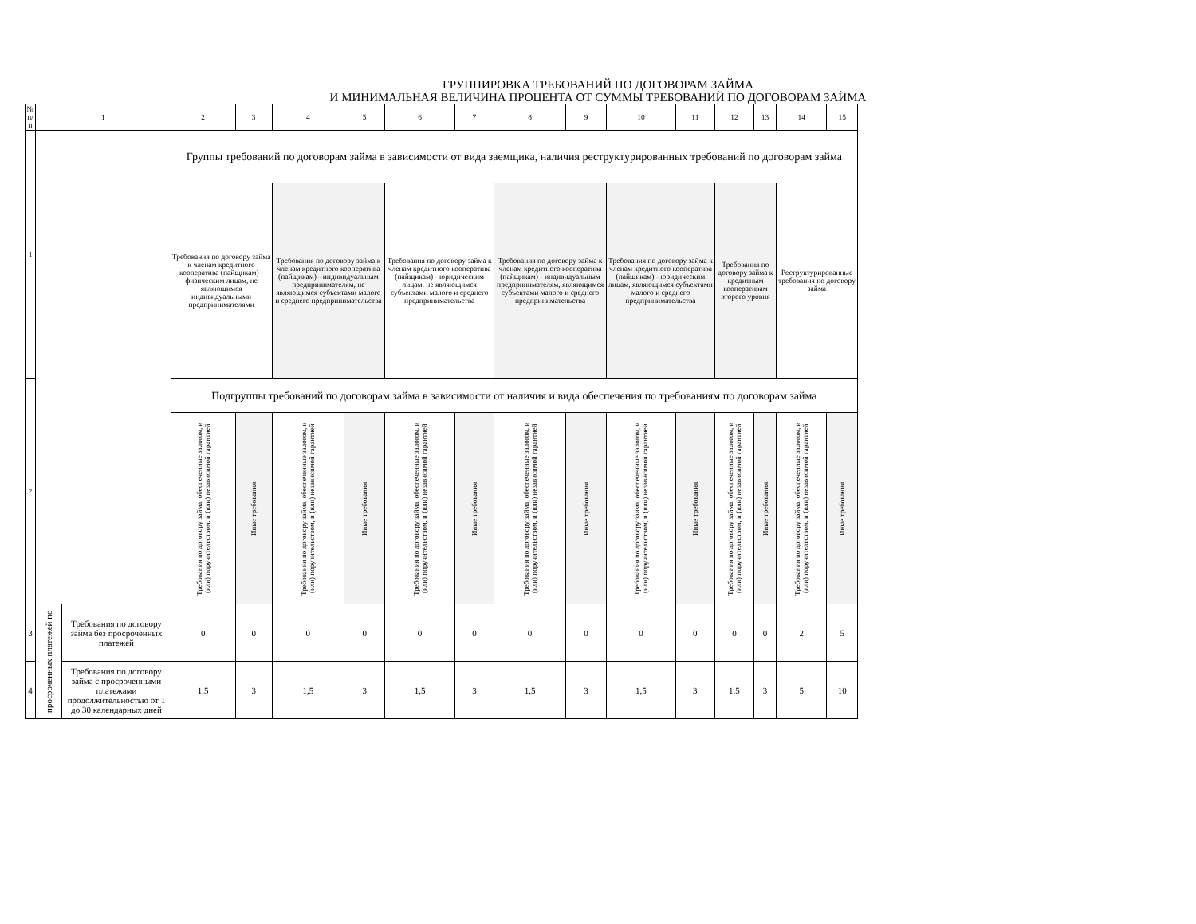ГРУППИРОВКА ТРЕБОВАНИЙ ПО ДОГОВОРАМ ЗАЙМА
И МИНИМАЛЬНАЯ ВЕЛИЧИНА ПРОЦЕНТА ОТ СУММЫ ТРЕБОВАНИЙ ПО ДОГОВОРАМ ЗАЙМА
| № п/п | 1 | | 2 | 3 | 4 | 5 | 6 | 7 | 8 | 9 | 10 | 11 | 12 | 13 | 14 | 15 |
| --- | --- | --- | --- | --- | --- | --- | --- | --- | --- | --- | --- | --- | --- | --- | --- | --- |
| 1 | | | Группы требований по договорам займа в зависимости от вида заемщика, наличия реструктурированных требований по договорам займа | | | | | | | | | | | | | |
| | | | Требования по договору займа к членам кредитного кооператива (пайщикам) - физическим лицам, не являющимся индивидуальными предпринимателями | | Требования по договору займа к членам кредитного кооператива (пайщикам) - индивидуальным предпринимателям, не являющимся субъектами малого и среднего предпринимательства | | Требования по договору займа к членам кредитного кооператива (пайщикам) - юридическим лицам, не являющимся субъектами малого и среднего предпринимательства | | Требования по договору займа к членам кредитного кооператива (пайщикам) - индивидуальным предпринимателям, являющимся субъектами малого и среднего предпринимательства | | Требования по договору займа к членам кредитного кооператива (пайщикам) - юридическим лицам, являющимся субъектами малого и среднего предпринимательства | | Требования по договору займа к кредитным кооперативам второго уровня | | Реструктурированные требования по договору займа | |
| 2 | | | Подгруппы требований по договорам займа в зависимости от наличия и вида обеспечения по требованиям по договорам займа | | | | | | | | | | | | | |
| | | | Требования по договору займа, обеспеченные залогом, и (или) поручительством, и (или) независимой гарантией | Иные требования | Требования по договору займа, обеспеченные залогом, и (или) поручительством, и (или) независимой гарантией | Иные требования | Требования по договору займа, обеспеченные залогом, и (или) поручительством, и (или) независимой гарантией | Иные требования | Требования по договору займа, обеспеченные залогом, и (или) поручительством, и (или) независимой гарантией | Иные требования | Требования по договору займа, обеспеченные залогом, и (или) поручительством, и (или) независимой гарантией | Иные требования | Требования по договору займа, обеспеченные залогом, и (или) поручительством, и (или) независимой гарантией | Иные требования | Требования по договору займа, обеспеченные залогом, и (или) поручительством, и (или) независимой гарантией | Иные требования |
| 3 | просроченных платежей по | Требования по договору займа без просроченных платежей | 0 | 0 | 0 | 0 | 0 | 0 | 0 | 0 | 0 | 0 | 0 | 0 | 2 | 5 |
| 4 | | Требования по договору займа с просроченными платежами продолжительностью от 1 до 30 календарных дней | 1,5 | 3 | 1,5 | 3 | 1,5 | 3 | 1,5 | 3 | 1,5 | 3 | 1,5 | 3 | 5 | 10 |